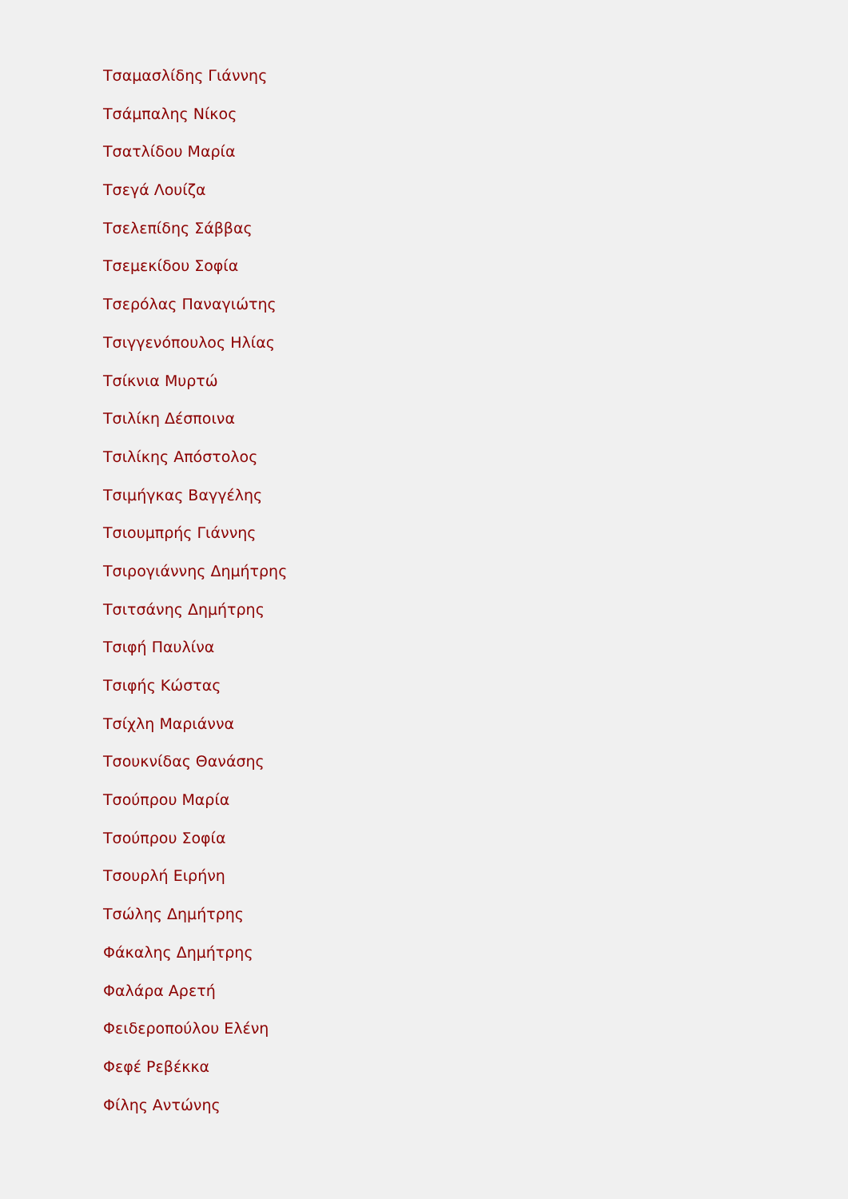Τσαμασλίδης Γιάννης
Τσάμπαλης Νίκος
Τσατλίδου Μαρία
Τσεγά Λουίζα
Τσελεπίδης Σάββας
Τσεμεκίδου Σοφία
Τσερόλας Παναγιώτης
Τσιγγενόπουλος Ηλίας
Τσίκνια Μυρτώ
Τσιλίκη Δέσποινα
Τσιλίκης Απόστολος
Τσιμήγκας Βαγγέλης
Τσιουμπρής Γιάννης
Τσιρογιάννης Δημήτρης
Τσιτσάνης Δημήτρης
Τσιφή Παυλίνα
Τσιφής Κώστας
Τσίχλη Μαριάννα
Τσουκνίδας Θανάσης
Τσούπρου Μαρία
Τσούπρου Σοφία
Τσουρλή Ειρήνη
Τσώλης Δημήτρης
Φάκαλης Δημήτρης
Φαλάρα Αρετή
Φειδεροπούλου Ελένη
Φεφέ Ρεβέκκα
Φίλης Αντώνης